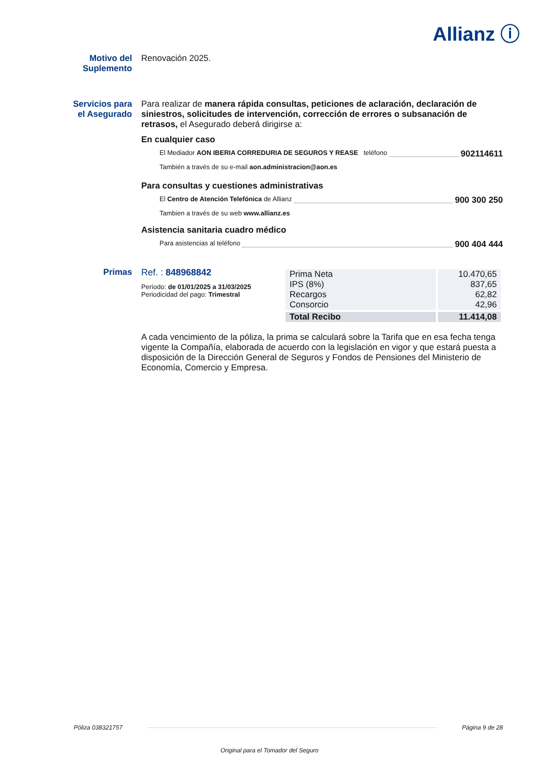Allianz ⓘ
Motivo del Suplemento
Renovación 2025.
Servicios para el Asegurado
Para realizar de manera rápida consultas, peticiones de aclaración, declaración de siniestros, solicitudes de intervención, corrección de errores o subsanación de retrasos, el Asegurado deberá dirigirse a:
En cualquier caso
El Mediador AON IBERIA CORREDURIA DE SEGUROS Y REASE teléfono 902114611
También a través de su e-mail aon.administracion@aon.es
Para consultas y cuestiones administrativas
El Centro de Atención Telefónica de Allianz 900 300 250
Tambien a través de su web www.allianz.es
Asistencia sanitaria cuadro médico
Para asistencias al teléfono 900 404 444
Primas Ref. : 848968842
Período: de 01/01/2025 a 31/03/2025
Periodicidad del pago: Trimestral
| Prima Neta IPS (8%) Recargos Consorcio | 10.470,65 837,65 62,82 42,96 |
| Total Recibo | 11.414,08 |
A cada vencimiento de la póliza, la prima se calculará sobre la Tarifa que en esa fecha tenga vigente la Compañía, elaborada de acuerdo con la legislación en vigor y que estará puesta a disposición de la Dirección General de Seguros y Fondos de Pensiones del Ministerio de Economía, Comercio y Empresa.
Póliza 038321757 Página 9 de 28
Original para el Tomador del Seguro